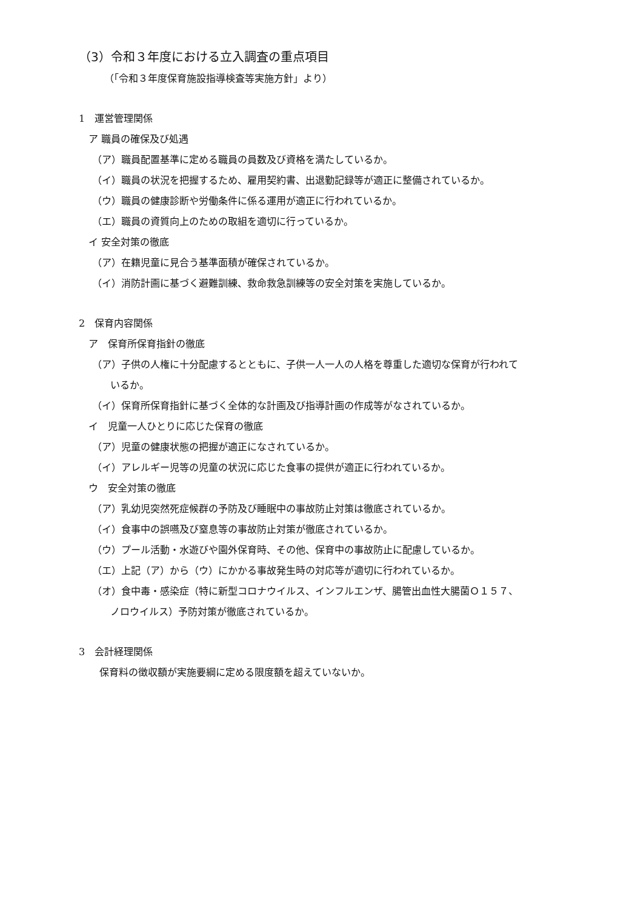（3）令和３年度における立入調査の重点項目
（「令和３年度保育施設指導検査等実施方針」より）
1　運営管理関係
ア 職員の確保及び処遇
（ア）職員配置基準に定める職員の員数及び資格を満たしているか。
（イ）職員の状況を把握するため、雇用契約書、出退勤記録等が適正に整備されているか。
（ウ）職員の健康診断や労働条件に係る運用が適正に行われているか。
（エ）職員の資質向上のための取組を適切に行っているか。
イ 安全対策の徹底
（ア）在籍児童に見合う基準面積が確保されているか。
（イ）消防計画に基づく避難訓練、救命救急訓練等の安全対策を実施しているか。
2　保育内容関係
ア　保育所保育指針の徹底
（ア）子供の人権に十分配慮するとともに、子供一人一人の人格を尊重した適切な保育が行われて
いるか。
（イ）保育所保育指針に基づく全体的な計画及び指導計画の作成等がなされているか。
イ　児童一人ひとりに応じた保育の徹底
（ア）児童の健康状態の把握が適正になされているか。
（イ）アレルギー児等の児童の状況に応じた食事の提供が適正に行われているか。
ウ　安全対策の徹底
（ア）乳幼児突然死症候群の予防及び睡眠中の事故防止対策は徹底されているか。
（イ）食事中の誤嚥及び窒息等の事故防止対策が徹底されているか。
（ウ）プール活動・水遊びや園外保育時、その他、保育中の事故防止に配慮しているか。
（エ）上記（ア）から（ウ）にかかる事故発生時の対応等が適切に行われているか。
（オ）食中毒・感染症（特に新型コロナウイルス、インフルエンザ、腸管出血性大腸菌Ｏ１５７、
ノロウイルス）予防対策が徹底されているか。
3　会計経理関係
保育料の徴収額が実施要綱に定める限度額を超えていないか。